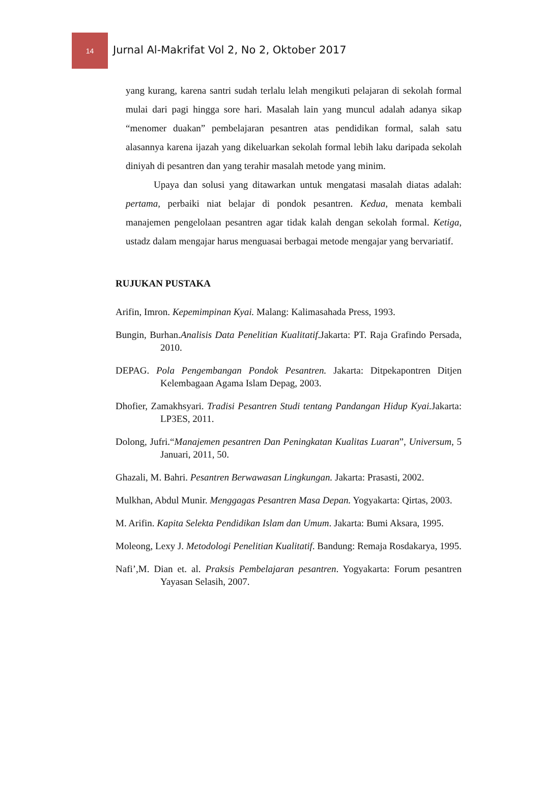14
Jurnal Al-Makrifat Vol 2, No 2, Oktober 2017
yang kurang, karena santri sudah terlalu lelah mengikuti pelajaran di sekolah formal mulai dari pagi hingga sore hari. Masalah lain yang muncul adalah adanya sikap “menomer duakan” pembelajaran pesantren atas pendidikan formal, salah satu alasannya karena ijazah yang dikeluarkan sekolah formal lebih laku daripada sekolah diniyah di pesantren dan yang terahir masalah metode yang minim.
Upaya dan solusi yang ditawarkan untuk mengatasi masalah diatas adalah: pertama, perbaiki niat belajar di pondok pesantren. Kedua, menata kembali manajemen pengelolaan pesantren agar tidak kalah dengan sekolah formal. Ketiga, ustadz dalam mengajar harus menguasai berbagai metode mengajar yang bervariatif.
RUJUKAN PUSTAKA
Arifin, Imron. Kepemimpinan Kyai. Malang: Kalimasahada Press, 1993.
Bungin, Burhan.Analisis Data Penelitian Kualitatif.Jakarta: PT. Raja Grafindo Persada, 2010.
DEPAG. Pola Pengembangan Pondok Pesantren. Jakarta: Ditpekapontren Ditjen Kelembagaan Agama Islam Depag, 2003.
Dhofier, Zamakhsyari. Tradisi Pesantren Studi tentang Pandangan Hidup Kyai. Jakarta: LP3ES, 2011.
Dolong, Jufri.“Manajemen pesantren Dan Peningkatan Kualitas Luaran”, Universum, 5 Januari, 2011, 50.
Ghazali, M. Bahri. Pesantren Berwawasan Lingkungan. Jakarta: Prasasti, 2002.
Mulkhan, Abdul Munir. Menggagas Pesantren Masa Depan. Yogyakarta: Qirtas, 2003.
M. Arifin. Kapita Selekta Pendidikan Islam dan Umum. Jakarta: Bumi Aksara, 1995.
Moleong, Lexy J. Metodologi Penelitian Kualitatif. Bandung: Remaja Rosdakarya, 1995.
Nafi’,M. Dian et. al. Praksis Pembelajaran pesantren. Yogyakarta: Forum pesantren Yayasan Selasih, 2007.